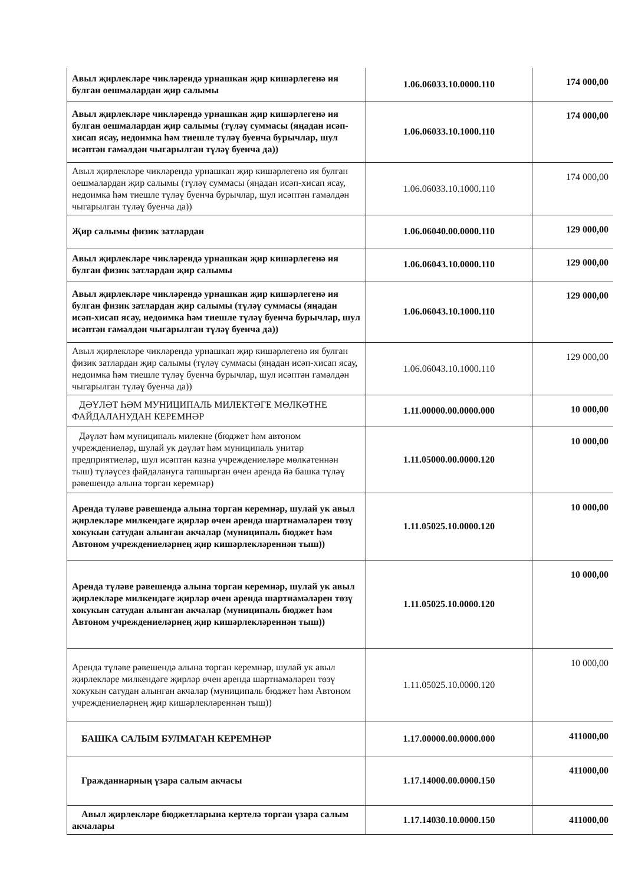| Авыл җирлекләре чикләрендә урнашкан җир кишәрлегенә ия булган оешмалардан җир салымы | 1.06.06033.10.0000.110 | 174 000,00 |
| Авыл җирлекләре чикләрендә урнашкан җир кишәрлегенә ия булган оешмалардан җир салымы (түләү суммасы (яңадан исәп-хисап ясау, недоимка һәм тиешле түләү буенча бурычлар, шул исәптән гамәлдән чыгарылган түләү буенча да)) | 1.06.06033.10.1000.110 | 174 000,00 |
| Авыл җирлекләре чикләрендә урнашкан җир кишәрлегенә ия булган оешмалардан җир салымы (түләү суммасы (яңадан исәп-хисап ясау, недоимка һәм тиешле түләү буенча бурычлар, шул исәптән гамәлдән чыгарылган түләү буенча да)) | 1.06.06033.10.1000.110 | 174 000,00 |
| Җир салымы физик затлардан | 1.06.06040.00.0000.110 | 129 000,00 |
| Авыл җирлекләре чикләрендә урнашкан җир кишәрлегенә ия булган физик затлардан җир салымы | 1.06.06043.10.0000.110 | 129 000,00 |
| Авыл җирлекләре чикләрендә урнашкан җир кишәрлегенә ия булган физик затлардан җир салымы (түләү суммасы (яңадан исәп-хисап ясау, недоимка һәм тиешле түләү буенча бурычлар, шул исәптән гамәлдән чыгарылган түләү буенча да)) | 1.06.06043.10.1000.110 | 129 000,00 |
| Авыл җирлекләре чикләрендә урнашкан җир кишәрлегенә ия булган физик затлардан җир салымы (түләү суммасы (яңадан исәп-хисап ясау, недоимка һәм тиешле түләү буенча бурычлар, шул исәптән гамәлдән чыгарылган түләү буенча да)) | 1.06.06043.10.1000.110 | 129 000,00 |
| ДӘҮЛӘТ ҺӘМ МУНИЦИПАЛЬ МИЛЕКТӘГЕ МӨЛКӘТНЕ ФАЙДАЛАНУДАН КЕРЕМНӘР | 1.11.00000.00.0000.000 | 10 000,00 |
| Дәүләт һәм муниципаль милекне (бюджет һәм автоном учреждениеләр, шулай ук дәүләт һәм муниципаль унитар предприятиеләр, шул исәптән казна учреждениеләре мөлкәтеннән тыш) түләүсез файдалануга тапшырган өчен аренда йә башка түләү рәвешендә алына торган керемнәр) | 1.11.05000.00.0000.120 | 10 000,00 |
| Аренда түләве рәвешендә алына торган керемнәр, шулай ук авыл җирлекләре милкендәге җирләр өчен аренда шартнамәләрен төзү хокукын сатудан алынган акчалар (муниципаль бюджет һәм Автоном учреждениеләрнең җир кишәрлекләреннән тыш)) | 1.11.05025.10.0000.120 | 10 000,00 |
| Аренда түләве рәвешендә алына торган керемнәр, шулай ук авыл җирлекләре милкендәге җирләр өчен аренда шартнамәләрен төзү хокукын сатудан алынган акчалар (муниципаль бюджет һәм Автоном учреждениеләрнең җир кишәрлекләреннән тыш)) | 1.11.05025.10.0000.120 | 10 000,00 |
| Аренда түләве рәвешендә алына торган керемнәр, шулай ук авыл җирлекләре милкендәге җирләр өчен аренда шартнамәләрен төзү хокукын сатудан алынган акчалар (муниципаль бюджет һәм Автоном учреждениеләрнең җир кишәрлекләреннән тыш)) | 1.11.05025.10.0000.120 | 10 000,00 |
| БАШКА САЛЫМ БУЛМАГАН КЕРЕМНӘР | 1.17.00000.00.0000.000 | 411000,00 |
| Гражданнарның үзара салым акчасы | 1.17.14000.00.0000.150 | 411000,00 |
| Авыл җирлекләре бюджетларына кертелә торган үзара салым акчалары | 1.17.14030.10.0000.150 | 411000,00 |